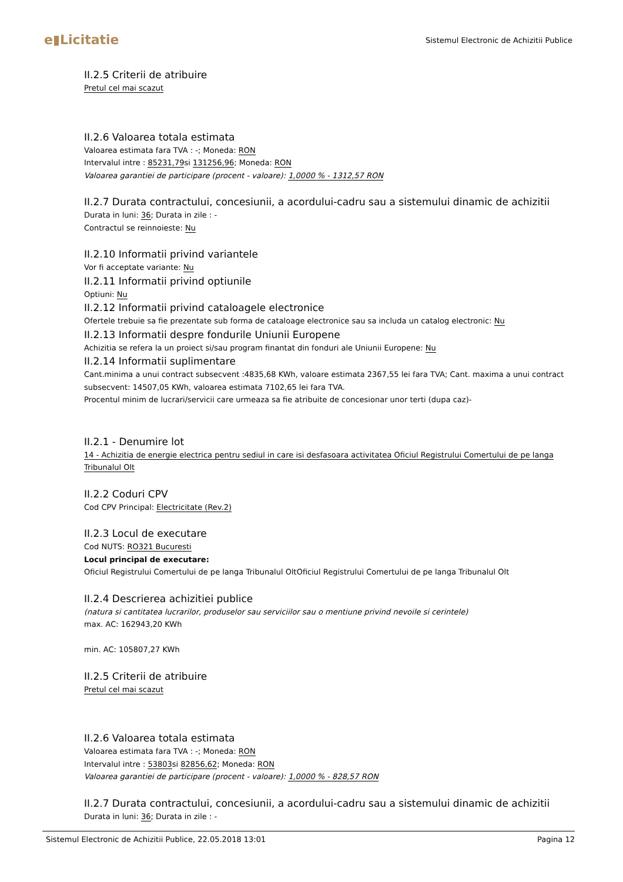e▮Licitatie
Sistemul Electronic de Achizitii Publice
II.2.5 Criterii de atribuire
Pretul cel mai scazut
II.2.6 Valoarea totala estimata
Valoarea estimata fara TVA : -; Moneda: RON
Intervalul intre : 85231,79si 131256,96; Moneda: RON
Valoarea garantiei de participare (procent - valoare): 1,0000 % - 1312,57 RON
II.2.7 Durata contractului, concesiunii, a acordului-cadru sau a sistemului dinamic de achizitii
Durata in luni: 36; Durata in zile : -
Contractul se reinnoieste: Nu
II.2.10 Informatii privind variantele
Vor fi acceptate variante: Nu
II.2.11 Informatii privind optiunile
Optiuni: Nu
II.2.12 Informatii privind cataloagele electronice
Ofertele trebuie sa fie prezentate sub forma de cataloage electronice sau sa includa un catalog electronic: Nu
II.2.13 Informatii despre fondurile Uniunii Europene
Achizitia se refera la un proiect si/sau program finantat din fonduri ale Uniunii Europene: Nu
II.2.14 Informatii suplimentare
Cant.minima a unui contract subsecvent :4835,68 KWh, valoare estimata 2367,55 lei fara TVA; Cant. maxima a unui contract subsecvent: 14507,05 KWh, valoarea estimata 7102,65 lei fara TVA.
Procentul minim de lucrari/servicii care urmeaza sa fie atribuite de concesionar unor terti (dupa caz)-
II.2.1 - Denumire lot
14 - Achizitia de energie electrica pentru sediul in care isi desfasoara activitatea Oficiul Registrului Comertului de pe langa Tribunalul Olt
II.2.2 Coduri CPV
Cod CPV Principal: Electricitate (Rev.2)
II.2.3 Locul de executare
Cod NUTS: RO321 Bucuresti
Locul principal de executare:
Oficiul Registrului Comertului de pe langa Tribunalul OltOficiul Registrului Comertului de pe langa Tribunalul Olt
II.2.4 Descrierea achizitiei publice
(natura si cantitatea lucrarilor, produselor sau serviciilor sau o mentiune privind nevoile si cerintele)
max. AC: 162943,20 KWh
min. AC: 105807,27 KWh
II.2.5 Criterii de atribuire
Pretul cel mai scazut
II.2.6 Valoarea totala estimata
Valoarea estimata fara TVA : -; Moneda: RON
Intervalul intre : 53803si 82856,62; Moneda: RON
Valoarea garantiei de participare (procent - valoare): 1,0000 % - 828,57 RON
II.2.7 Durata contractului, concesiunii, a acordului-cadru sau a sistemului dinamic de achizitii
Durata in luni: 36; Durata in zile : -
Sistemul Electronic de Achizitii Publice, 22.05.2018 13:01 Pagina 12